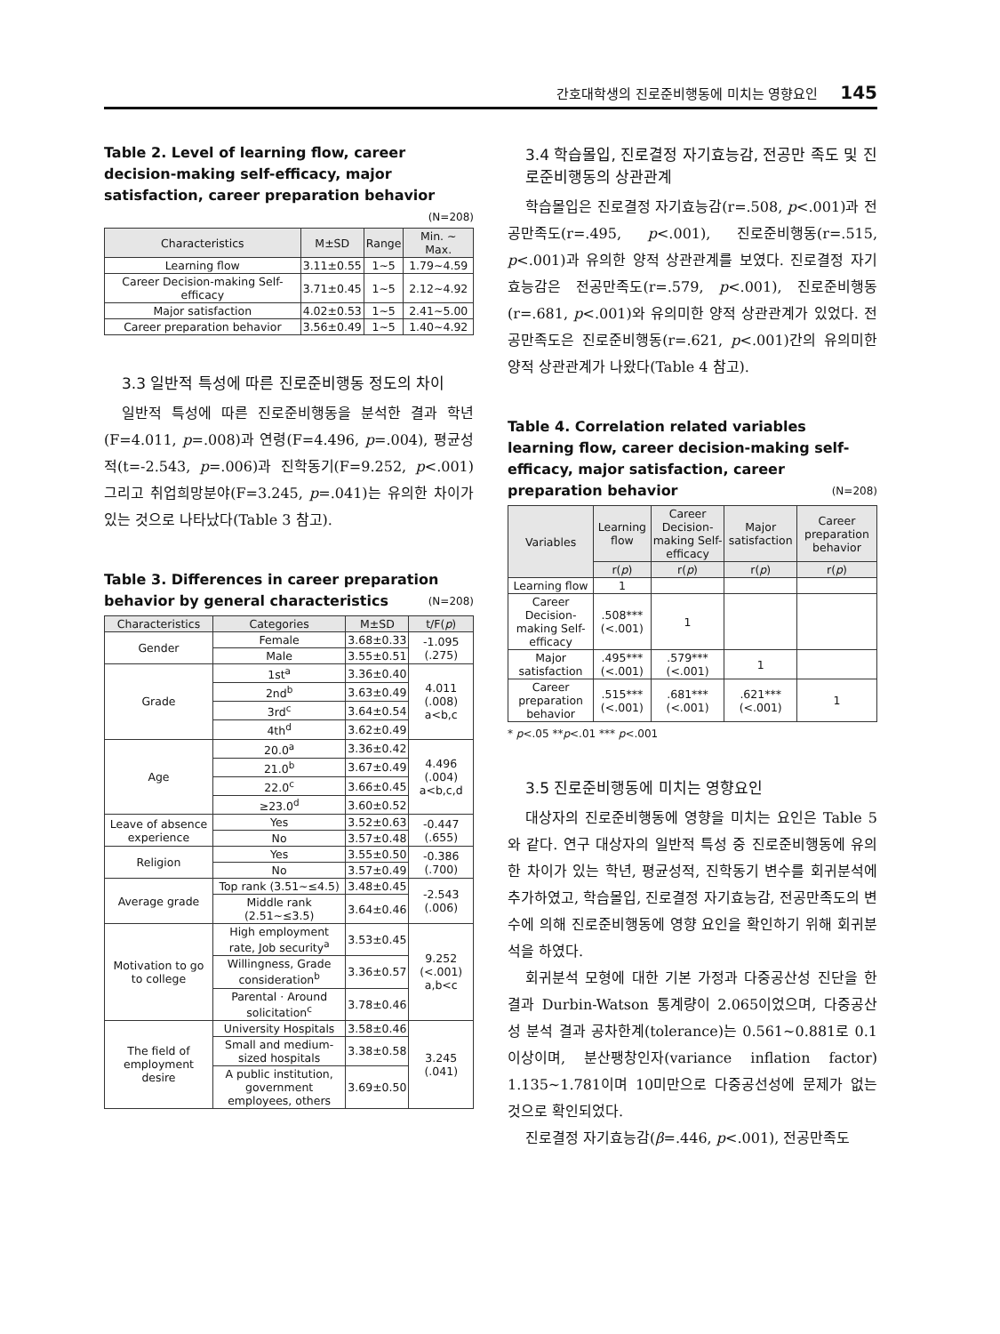간호대학생의 진로준비행동에 미치는 영향요인 145
Table 2. Level of learning flow, career decision-making self-efficacy, major satisfaction, career preparation behavior (N=208)
| Characteristics | M±SD | Range | Min. ~ Max. |
| --- | --- | --- | --- |
| Learning flow | 3.11±0.55 | 1~5 | 1.79~4.59 |
| Career Decision-making Self-efficacy | 3.71±0.45 | 1~5 | 2.12~4.92 |
| Major satisfaction | 4.02±0.53 | 1~5 | 2.41~5.00 |
| Career preparation behavior | 3.56±0.49 | 1~5 | 1.40~4.92 |
3.3 일반적 특성에 따른 진로준비행동 정도의 차이
일반적 특성에 따른 진로준비행동을 분석한 결과 학년(F=4.011, p=.008)과 연령(F=4.496, p=.004), 평균성적(t=-2.543, p=.006)과 진학동기(F=9.252, p<.001) 그리고 취업희망분야(F=3.245, p=.041)는 유의한 차이가 있는 것으로 나타났다(Table 3 참고).
Table 3. Differences in career preparation behavior by general characteristics (N=208)
| Characteristics | Categories | M±SD | t/F( p ) |
| --- | --- | --- | --- |
| Gender | Female | 3.68±0.33 | -1.095 (.275) |
| | Male | 3.55±0.51 | |
| Grade | 1st<sup>a</sup> | 3.36±0.40 | 4.011 (.008) a<b,c |
| | 2nd<sup>b</sup> | 3.63±0.49 | |
| | 3rd<sup>c</sup> | 3.64±0.54 | |
| | 4th<sup>d</sup> | 3.62±0.49 | |
| Age | 20.0<sup>a</sup> | 3.36±0.42 | 4.496 (.004) a<b,c,d |
| | 21.0<sup>b</sup> | 3.67±0.49 | |
| | 22.0<sup>c</sup> | 3.66±0.45 | |
| | ≥23.0<sup>d</sup> | 3.60±0.52 | |
| Leave of absence experience | Yes | 3.52±0.63 | -0.447 (.655) |
| | No | 3.57±0.48 | |
| Religion | Yes | 3.55±0.50 | -0.386 (.700) |
| | No | 3.57±0.49 | |
| Average grade | Top rank (3.51~≤4.5) | 3.48±0.45 | -2.543 (.006) |
| | Middle rank (2.51~≤3.5) | 3.64±0.46 | |
| Motivation to go to college | High employment rate, Job security<sup>a</sup> | 3.53±0.45 | 9.252 (<.001) a,b<c |
| | Willingness, Grade consideration<sup>b</sup> | 3.36±0.57 | |
| | Parental · Around solicitation<sup>c</sup> | 3.78±0.46 | |
| The field of employment desire | University Hospitals | 3.58±0.46 | 3.245 (.041) |
| | Small and medium-sized hospitals | 3.38±0.58 | |
| | A public institution, government employees, others | 3.69±0.50 | |
3.4 학습몰입, 진로결정 자기효능감, 전공만 족도 및 진로준비행동의 상관관계
학습몰입은 진로결정 자기효능감(r=.508, p<.001)과 전공만족도(r=.495, p<.001), 진로준비행동(r=.515, p<.001)과 유의한 양적 상관관계를 보였다. 진로결정 자기효능감은 전공만족도(r=.579, p<.001), 진로준비행동(r=.681, p<.001)와 유의미한 양적 상관관계가 있었다. 전공만족도은 진로준비행동(r=.621, p<.001)간의 유의미한 양적 상관관계가 나왔다(Table 4 참고).
Table 4. Correlation related variables learning flow, career decision-making self-efficacy, major satisfaction, career preparation behavior (N=208)
| Variables | Learning flow | Career Decision-making Self-efficacy | Major satisfaction | Career preparation behavior |
| --- | --- | --- | --- | --- |
| | r( p ) | r( p ) | r( p ) | r( p ) |
| Learning flow | 1 | | | |
| Career Decision-making Self-efficacy | .508*** (<.001) | 1 | | |
| Major satisfaction | .495*** (<.001) | .579*** (<.001) | 1 | |
| Career preparation behavior | .515*** (<.001) | .681*** (<.001) | .621*** (<.001) | 1 |
* p<.05 **p<.01 *** p<.001
3.5 진로준비행동에 미치는 영향요인
대상자의 진로준비행동에 영향을 미치는 요인은 Table 5와 같다. 연구 대상자의 일반적 특성 중 진로준비행동에 유의한 차이가 있는 학년, 평균성적, 진학동기 변수를 회귀분석에 추가하였고, 학습몰입, 진로결정 자기효능감, 전공만족도의 변수에 의해 진로준비행동에 영향 요인을 확인하기 위해 회귀분석을 하였다.
회귀분석 모형에 대한 기본 가정과 다중공산성 진단을 한 결과 Durbin-Watson 통계량이 2.065이었으며, 다중공산성 분석 결과 공차한계(tolerance)는 0.561~0.881로 0.1이상이며, 분산팽창인자(variance inflation factor) 1.135~1.781이며 10미만으로 다중공선성에 문제가 없는 것으로 확인되었다.
진로결정 자기효능감(β=.446, p<.001), 전공만족도